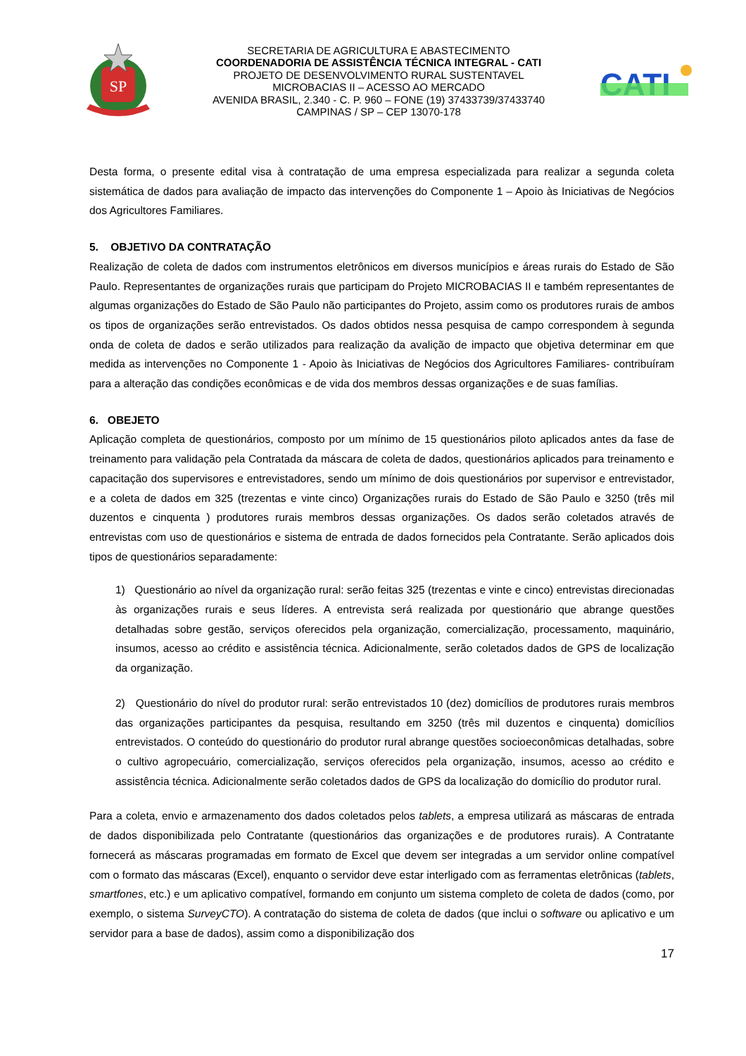SP
SECRETARIA DE AGRICULTURA E ABASTECIMENTO
COORDENADORIA DE ASSISTÊNCIA TÉCNICA INTEGRAL - CATI
PROJETO DE DESENVOLVIMENTO RURAL SUSTENTAVEL
MICROBACIAS II – ACESSO AO MERCADO
AVENIDA BRASIL, 2.340 - C. P. 960 – FONE (19) 37433739/37433740
CAMPINAS / SP – CEP 13070-178
CATI
Desta forma, o presente edital visa à contratação de uma empresa especializada para realizar a segunda coleta sistemática de dados para avaliação de impacto das intervenções do Componente 1 – Apoio às Iniciativas de Negócios dos Agricultores Familiares.
5. OBJETIVO DA CONTRATAÇÃO
Realização de coleta de dados com instrumentos eletrônicos em diversos municípios e áreas rurais do Estado de São Paulo. Representantes de organizações rurais que participam do Projeto MICROBACIAS II e também representantes de algumas organizações do Estado de São Paulo não participantes do Projeto, assim como os produtores rurais de ambos os tipos de organizações serão entrevistados. Os dados obtidos nessa pesquisa de campo correspondem à segunda onda de coleta de dados e serão utilizados para realização da avalição de impacto que objetiva determinar em que medida as intervenções no Componente 1 - Apoio às Iniciativas de Negócios dos Agricultores Familiares- contribuíram para a alteração das condições econômicas e de vida dos membros dessas organizações e de suas famílias.
6. OBEJETO
Aplicação completa de questionários, composto por um mínimo de 15 questionários piloto aplicados antes da fase de treinamento para validação pela Contratada da máscara de coleta de dados, questionários aplicados para treinamento e capacitação dos supervisores e entrevistadores, sendo um mínimo de dois questionários por supervisor e entrevistador, e a coleta de dados em 325 (trezentas e vinte cinco) Organizações rurais do Estado de São Paulo e 3250 (três mil duzentos e cinquenta ) produtores rurais membros dessas organizações. Os dados serão coletados através de entrevistas com uso de questionários e sistema de entrada de dados fornecidos pela Contratante. Serão aplicados dois tipos de questionários separadamente:
1) Questionário ao nível da organização rural: serão feitas 325 (trezentas e vinte e cinco) entrevistas direcionadas às organizações rurais e seus líderes. A entrevista será realizada por questionário que abrange questões detalhadas sobre gestão, serviços oferecidos pela organização, comercialização, processamento, maquinário, insumos, acesso ao crédito e assistência técnica. Adicionalmente, serão coletados dados de GPS de localização da organização.
2) Questionário do nível do produtor rural: serão entrevistados 10 (dez) domicílios de produtores rurais membros das organizações participantes da pesquisa, resultando em 3250 (três mil duzentos e cinquenta) domicílios entrevistados. O conteúdo do questionário do produtor rural abrange questões socioeconômicas detalhadas, sobre o cultivo agropecuário, comercialização, serviços oferecidos pela organização, insumos, acesso ao crédito e assistência técnica. Adicionalmente serão coletados dados de GPS da localização do domicílio do produtor rural.
Para a coleta, envio e armazenamento dos dados coletados pelos tablets, a empresa utilizará as máscaras de entrada de dados disponibilizada pelo Contratante (questionários das organizações e de produtores rurais). A Contratante fornecerá as máscaras programadas em formato de Excel que devem ser integradas a um servidor online compatível com o formato das máscaras (Excel), enquanto o servidor deve estar interligado com as ferramentas eletrônicas (tablets, smartfones, etc.) e um aplicativo compatível, formando em conjunto um sistema completo de coleta de dados (como, por exemplo, o sistema SurveyCTO). A contratação do sistema de coleta de dados (que inclui o software ou aplicativo e um servidor para a base de dados), assim como a disponibilização dos
17